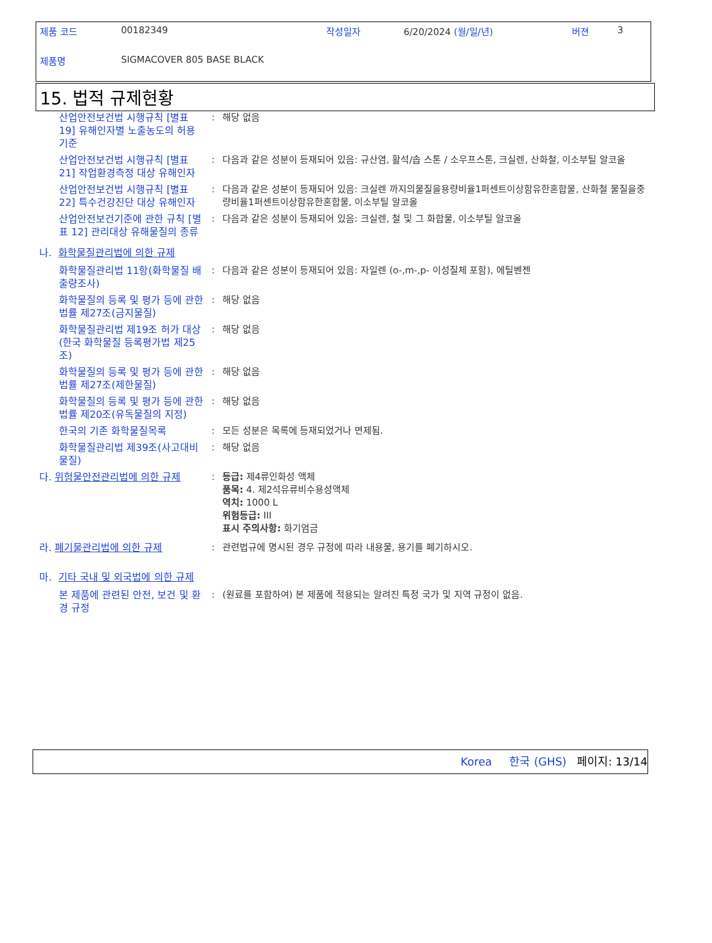제품 코드 00182349 작성일자 6/20/2024 (월/일/년) 버젼 3
제품명 SIGMACOVER 805 BASE BLACK
15. 법적 규제현황
산업안전보건법 시행규칙 [별표 19] 유해인자별 노출농도의 허용기준
: 해당 없음
산업안전보건법 시행규칙 [별표 21] 작업환경측정 대상 유해인자
: 다음과 같은 성분이 등재되어 있음: 규산염, 활석/솝 스톤 / 소우프스톤, 크실렌, 산화철, 이소부틸 알코올
산업안전보건법 시행규칙 [별표 22] 특수건강진단 대상 유해인자
: 다음과 같은 성분이 등재되어 있음: 크실렌 까지의물질을용량비율1퍼센트이상함유한혼합물, 산화철 물질을중량비율1퍼센트이상함유한혼합물, 이소부틸 알코올
산업안전보건기준에 관한 규칙 [별표 12] 관리대상 유해물질의 종류
: 다음과 같은 성분이 등재되어 있음: 크실렌, 철 및 그 화합물, 이소부틸 알코올
나. 화학물질관리법에 의한 규제
화학물질관리법 11항(화학물질 배출량조사)
: 다음과 같은 성분이 등재되어 있음: 자일렌 (o-,m-,p- 이성질체 포함), 에틸벤젠
화학물질의 등록 및 평가 등에 관한 법률 제27조(금지물질)
: 해당 없음
화학물질관리법 제19조 허가 대상(한국 화학물질 등록평가법 제25조)
: 해당 없음
화학물질의 등록 및 평가 등에 관한 법률 제27조(제한물질)
: 해당 없음
화학물질의 등록 및 평가 등에 관한 법률 제20조(유독물질의 지정)
: 해당 없음
한국의 기존 화학물질목록 : 모든 성분은 목록에 등재되었거나 면제됨.
화학물질관리법 제39조(사고대비물질)
: 해당 없음
다. 위험물안전관리법에 의한 규제 : 등급: 제4류인화성 액체
품목: 4. 제2석유류비수용성액체
역치: 1000 L
위험등급: III
표시 주의사항: 화기엄금
라. 폐기물관리법에 의한 규제 : 관련법규에 명시된 경우 규정에 따라 내용물, 용기를 폐기하시오.
마. 기타 국내 및 외국법에 의한 규제
본 제품에 관련된 안전, 보건 및 환경 규정
: (원료를 포함하여) 본 제품에 적용되는 알려진 특정 국가 및 지역 규정이 없음.
Korea 한국 (GHS) 페이지: 13/14